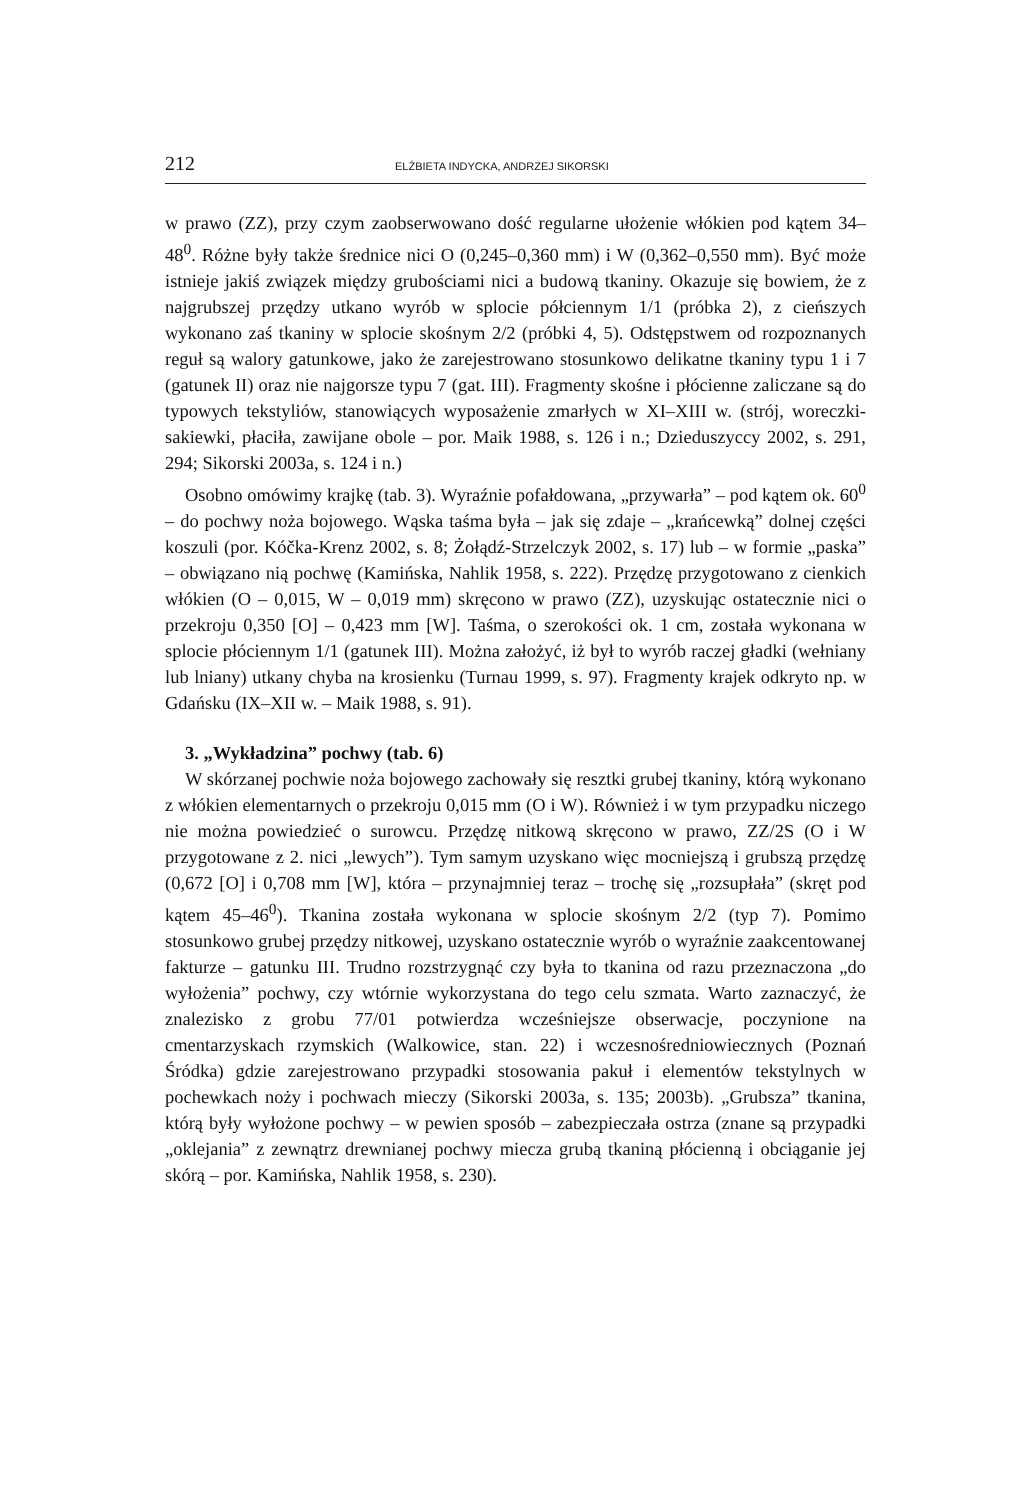212 ELŻBIETA INDYCKA, ANDRZEJ SIKORSKI
w prawo (ZZ), przy czym zaobserwowano dość regularne ułożenie włókien pod kątem 34–48<sup>0</sup>. Różne były także średnice nici O (0,245–0,360 mm) i W (0,362–0,550 mm). Być może istnieje jakiś związek między grubościami nici a budową tkaniny. Okazuje się bowiem, że z najgrubszej przędzy utkano wyrób w splocie półciennym 1/1 (próbka 2), z cieńszych wykonano zaś tkaniny w splocie skośnym 2/2 (próbki 4, 5). Odstępstwem od rozpoznanych reguł są walory gatunkowe, jako że zarejestrowano stosunkowo delikatne tkaniny typu 1 i 7 (gatunek II) oraz nie najgorsze typu 7 (gat. III). Fragmenty skośne i płócienne zaliczane są do typowych tekstyliów, stanowiących wyposażenie zmarłych w XI–XIII w. (strój, woreczki-sakiewki, płaciła, zawijane obole – por. Maik 1988, s. 126 i n.; Dzieduszyccy 2002, s. 291, 294; Sikorski 2003a, s. 124 i n.)
Osobno omówimy krajkę (tab. 3). Wyraźnie pofałdowana, „przywarła” – pod kątem ok. 60<sup>0</sup> – do pochwy noża bojowego. Wąska taśma była – jak się zdaje – „krańcewką” dolnej części koszuli (por. Kóčka-Krenz 2002, s. 8; Żołądź-Strzelczyk 2002, s. 17) lub – w formie „paska” – obwiązano nią pochwę (Kamińska, Nahlik 1958, s. 222). Przędzę przygotowano z cienkich włókien (O – 0,015, W – 0,019 mm) skręcono w prawo (ZZ), uzyskując ostatecznie nici o przekroju 0,350 [O] – 0,423 mm [W]. Taśma, o szerokości ok. 1 cm, została wykonana w splocie płóciennym 1/1 (gatunek III). Można założyć, iż był to wyrób raczej gładki (wełniany lub lniany) utkany chyba na krosienku (Turnau 1999, s. 97). Fragmenty krajek odkryto np. w Gdańsku (IX–XII w. – Maik 1988, s. 91).
3. „Wykładzina” pochwy (tab. 6)
W skórzanej pochwie noża bojowego zachowały się resztki grubej tkaniny, którą wykonano z włókien elementarnych o przekroju 0,015 mm (O i W). Również i w tym przypadku niczego nie można powiedzieć o surowcu. Przędzę nitkową skręcono w prawo, ZZ/2S (O i W przygotowane z 2. nici „lewych”). Tym samym uzyskano więc mocniejszą i grubszą przędzę (0,672 [O] i 0,708 mm [W], która – przynajmniej teraz – trochę się „rozsupłała” (skręt pod kątem 45–46<sup>0</sup>). Tkanina została wykonana w splocie skośnym 2/2 (typ 7). Pomimo stosunkowo grubej przędzy nitkowej, uzyskano ostatecznie wyrób o wyraźnie zaakcentowanej fakturze – gatunku III. Trudno rozstrzygnąć czy była to tkanina od razu przeznaczona „do wyłożenia” pochwy, czy wtórnie wykorzystana do tego celu szmata. Warto zaznaczyć, że znalezisko z grobu 77/01 potwierdza wcześniejsze obserwacje, poczynione na cmentarzyskach rzymskich (Walkowice, stan. 22) i wczesnośredniowiecznych (Poznań Śródka) gdzie zarejestrowano przypadki stosowania pakuł i elementów tekstylnych w pochewkach noży i pochwach mieczy (Sikorski 2003a, s. 135; 2003b). „Grubsza” tkanina, którą były wyłożone pochwy – w pewien sposób – zabezpieczała ostrza (znane są przypadki „oklejania” z zewnątrz drewnianej pochwy miecza grubą tkaniną płócienną i obciąganie jej skórą – por. Kamińska, Nahlik 1958, s. 230).